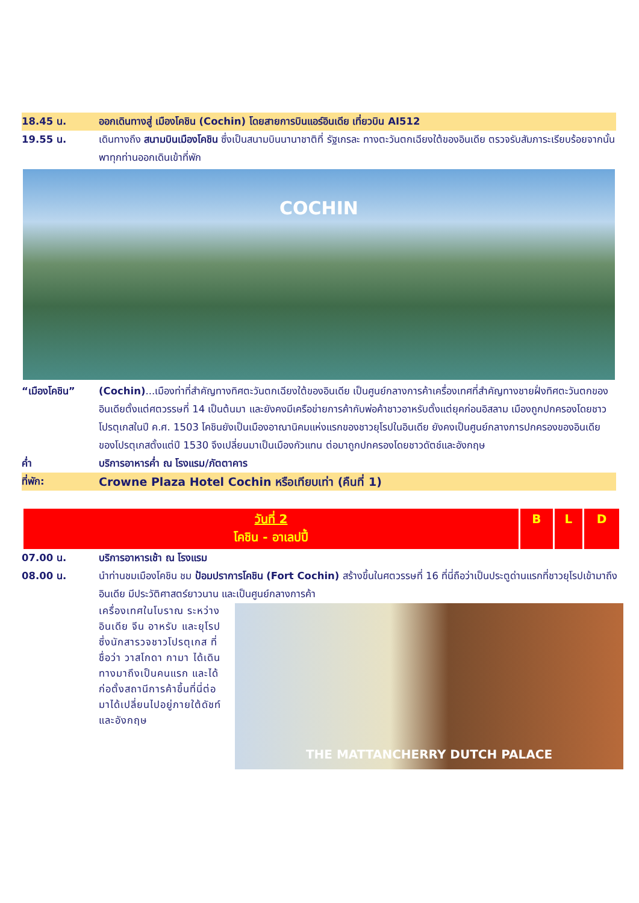18.45 น. ออกเดินทางสู่ เมืองโคชิน (Cochin) โดยสายการบินแอร์อินเดีย เที่ยวบิน AI512
19.55 น. เดินทางถึง สนามบินเมืองโคชิน ซึ่งเป็นสนามบินนานาชาติที่ รัฐเกรละ ทางตะวันตกเฉียงใต้ของอินเดีย ตรวจรับสัมภาระเรียบร้อยจากนั้นพาทุกท่านออกเดินเข้าที่พัก
COCHIN
“เมืองโคชิน” (Cochin)...เมืองท่าที่สำคัญทางทิศตะวันตกเฉียงใต้ของอินเดีย เป็นศูนย์กลางการค้าเครื่องเทศที่สำคัญทางชายฝั่งทิศตะวันตกของอินเดียตั้งแต่ศตวรรษที่ 14 เป็นต้นมา และยังคงมีเครือข่ายการค้ากับพ่อค้าชาวอาหรับตั้งแต่ยุคก่อนอิสลาม เมืองถูกปกครองโดยชาวโปรตุเกสในปี ค.ศ. 1503 โคชินยังเป็นเมืองอาณานิคมแห่งแรกของชาวยุโรปในอินเดีย ยังคงเป็นศูนย์กลางการปกครองของอินเดียของโปรตุเกสตั้งแต่ปี 1530 จึงเปลี่ยนมาเป็นเมืองกัวแทน ต่อมาถูกปกครองโดยชาวดัตช์และอังกฤษ
ค่ำ บริการอาหารค่ำ ณ โรงแรม/ภัตตาคาร
ที่พัก:
Crowne Plaza Hotel Cochin หรือเทียบเท่า (คืนที่ 1)
| วันที่ 2 โคชิน - อาเลปปี้ | B | L | D |
07.00 น. บริการอาหารเช้า ณ โรงแรม
08.00 น. นำท่านชมเมืองโคชิน ชม ป้อมปราการโคชิน (Fort Cochin) สร้างขึ้นในศตวรรษที่ 16 ที่นี่ถือว่าเป็นประตูด่านแรกที่ชาวยุโรปเข้ามาถึงอินเดีย มีประวัติศาสตร์ยาวนาน และเป็นศูนย์กลางการค้า
เครื่องเทศในโบราณ ระหว่างอินเดีย จีน อาหรับ และยุโรปซึ่งนักสารวจชาวโปรตุเกส ที่ชื่อว่า วาสโกดา กามา ได้เดินทางมาถึงเป็นคนแรก และได้ก่อตั้งสถานีการค้าขึ้นที่นี่ต่อมาได้เปลี่ยนไปอยู่ภายใต้ดัชท์และอังกฤษ
THE MATTANCHERRY DUTCH PALACE